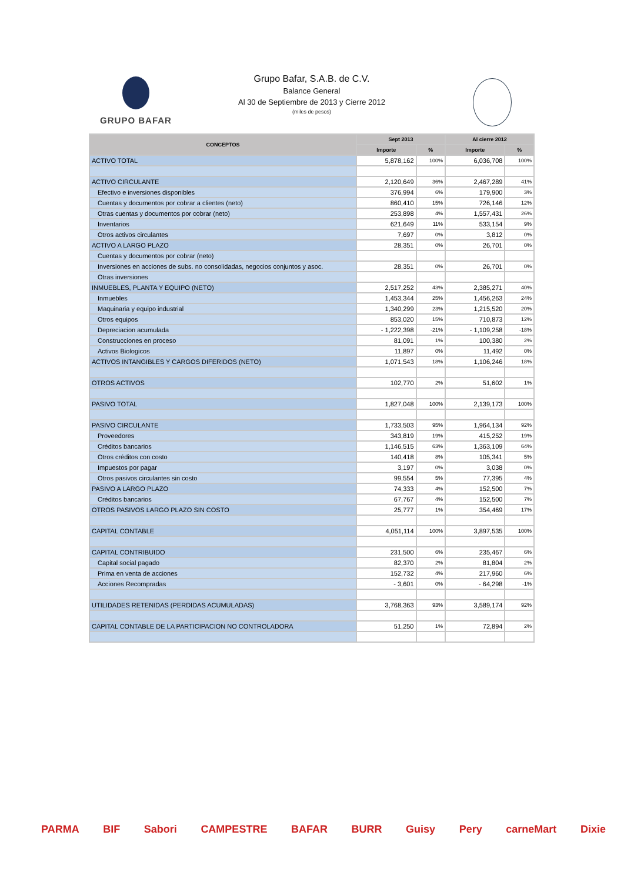GRUPO BAFAR
Grupo Bafar, S.A.B. de C.V.
Balance General
Al 30 de Septiembre de 2013 y Cierre 2012
(miles de pesos)
| CONCEPTOS | Sept 2013 | | Al cierre 2012 | |
| --- | --- | --- | --- | --- |
| | Importe | % | Importe | % |
| ACTIVO TOTAL | 5,878,162 | 100% | 6,036,708 | 100% |
| ACTIVO CIRCULANTE | 2,120,649 | 36% | 2,467,289 | 41% |
| Efectivo e inversiones disponibles | 376,994 | 6% | 179,900 | 3% |
| Cuentas y documentos por cobrar a clientes (neto) | 860,410 | 15% | 726,146 | 12% |
| Otras cuentas y documentos por cobrar (neto) | 253,898 | 4% | 1,557,431 | 26% |
| Inventarios | 621,649 | 11% | 533,154 | 9% |
| Otros activos circulantes | 7,697 | 0% | 3,812 | 0% |
| ACTIVO A LARGO PLAZO | 28,351 | 0% | 26,701 | 0% |
| Cuentas y documentos por cobrar (neto) | | | | |
| Inversiones en acciones de subs. no consolidadas, negocios conjuntos y asoc. | 28,351 | 0% | 26,701 | 0% |
| Otras inversiones | | | | |
| INMUEBLES, PLANTA Y EQUIPO (NETO) | 2,517,252 | 43% | 2,385,271 | 40% |
| Inmuebles | 1,453,344 | 25% | 1,456,263 | 24% |
| Maquinaria y equipo industrial | 1,340,299 | 23% | 1,215,520 | 20% |
| Otros equipos | 853,020 | 15% | 710,873 | 12% |
| Depreciacion acumulada | - 1,222,398 | -21% | - 1,109,258 | -18% |
| Construcciones en proceso | 81,091 | 1% | 100,380 | 2% |
| Activos Biologicos | 11,897 | 0% | 11,492 | 0% |
| ACTIVOS INTANGIBLES Y CARGOS DIFERIDOS (NETO) | 1,071,543 | 18% | 1,106,246 | 18% |
| OTROS ACTIVOS | 102,770 | 2% | 51,602 | 1% |
| PASIVO TOTAL | 1,827,048 | 100% | 2,139,173 | 100% |
| PASIVO CIRCULANTE | 1,733,503 | 95% | 1,964,134 | 92% |
| Proveedores | 343,819 | 19% | 415,252 | 19% |
| Créditos bancarios | 1,146,515 | 63% | 1,363,109 | 64% |
| Otros créditos con costo | 140,418 | 8% | 105,341 | 5% |
| Impuestos por pagar | 3,197 | 0% | 3,038 | 0% |
| Otros pasivos circulantes sin costo | 99,554 | 5% | 77,395 | 4% |
| PASIVO A LARGO PLAZO | 74,333 | 4% | 152,500 | 7% |
| Créditos bancarios | 67,767 | 4% | 152,500 | 7% |
| OTROS PASIVOS LARGO PLAZO SIN COSTO | 25,777 | 1% | 354,469 | 17% |
| CAPITAL CONTABLE | 4,051,114 | 100% | 3,897,535 | 100% |
| CAPITAL CONTRIBUIDO | 231,500 | 6% | 235,467 | 6% |
| Capital social pagado | 82,370 | 2% | 81,804 | 2% |
| Prima en venta de acciones | 152,732 | 4% | 217,960 | 6% |
| Acciones Recompradas | - 3,601 | 0% | - 64,298 | -1% |
| UTILIDADES RETENIDAS (PERDIDAS ACUMULADAS) | 3,768,363 | 93% | 3,589,174 | 92% |
| CAPITAL CONTABLE DE LA PARTICIPACION NO CONTROLADORA | 51,250 | 1% | 72,894 | 2% |
PARMA BIF Sabori CAMPESTRE BAFAR BURR Guisy Pery carneMart Dixie